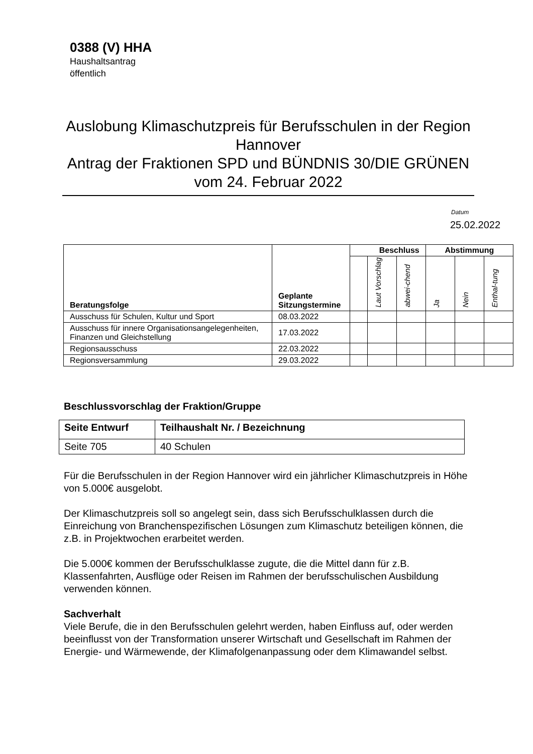0388 (V) HHA
Haushaltsantrag
öffentlich
Auslobung Klimaschutzpreis für Berufsschulen in der Region Hannover
Antrag der Fraktionen SPD und BÜNDNIS 30/DIE GRÜNEN vom 24. Februar 2022
Datum
25.02.2022
| Beratungsfolge | Geplante Sitzungstermine | Beschluss | | | Abstimmung | | |
| --- | --- | --- | --- | --- | --- | --- | --- |
| | | | Laut Vorschlag | abwei-chend | Ja | Nein | Enthal-tung |
| Ausschuss für Schulen, Kultur und Sport | 08.03.2022 | | | | | | |
| Ausschuss für innere Organisationsangelegenheiten, Finanzen und Gleichstellung | 17.03.2022 | | | | | | |
| Regionsausschuss | 22.03.2022 | | | | | | |
| Regionsversammlung | 29.03.2022 | | | | | | |
Beschlussvorschlag der Fraktion/Gruppe
| Seite Entwurf | Teilhaushalt Nr. / Bezeichnung |
| --- | --- |
| Seite 705 | 40 Schulen |
Für die Berufsschulen in der Region Hannover wird ein jährlicher Klimaschutzpreis in Höhe von 5.000€ ausgelobt.
Der Klimaschutzpreis soll so angelegt sein, dass sich Berufsschulklassen durch die Einreichung von Branchenspezifischen Lösungen zum Klimaschutz beteiligen können, die z.B. in Projektwochen erarbeitet werden.
Die 5.000€ kommen der Berufsschulklasse zugute, die die Mittel dann für z.B. Klassenfahrten, Ausflüge oder Reisen im Rahmen der berufsschulischen Ausbildung verwenden können.
Sachverhalt
Viele Berufe, die in den Berufsschulen gelehrt werden, haben Einfluss auf, oder werden beeinflusst von der Transformation unserer Wirtschaft und Gesellschaft im Rahmen der Energie- und Wärmewende, der Klimafolgenanpassung oder dem Klimawandel selbst.